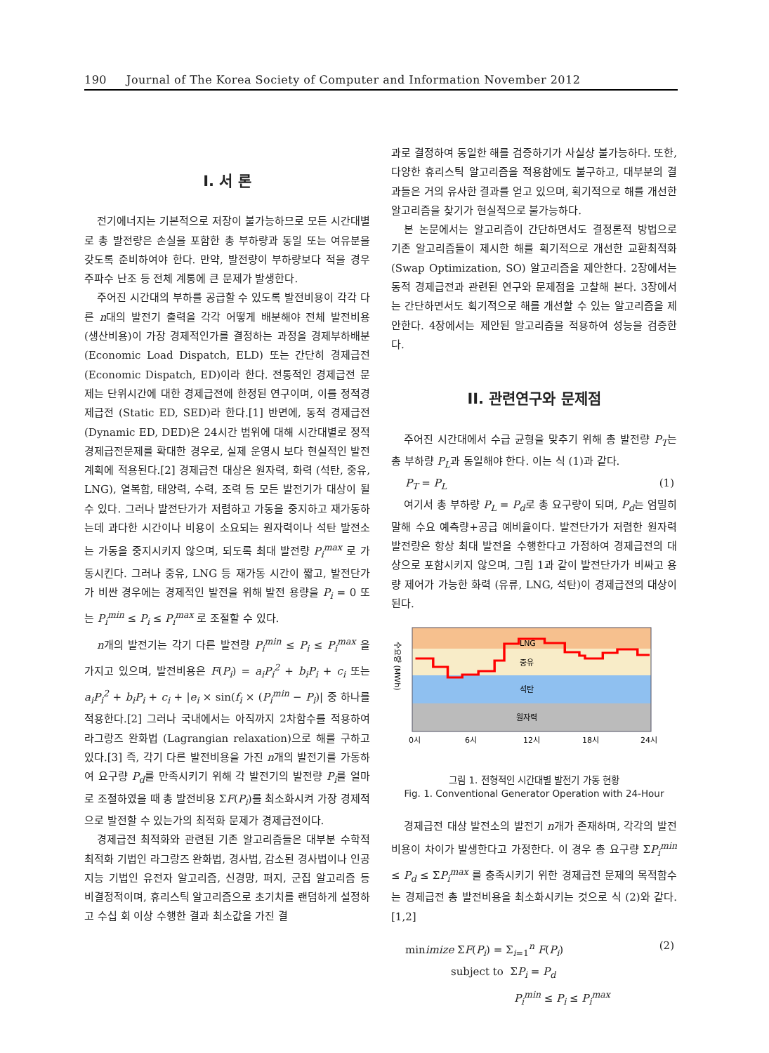190 Journal of The Korea Society of Computer and Information November 2012
I. 서 론
전기에너지는 기본적으로 저장이 불가능하므로 모든 시간대별로 총 발전량은 손실을 포함한 총 부하량과 동일 또는 여유분을 갖도록 준비하여야 한다. 만약, 발전량이 부하량보다 적을 경우 주파수 난조 등 전체 계통에 큰 문제가 발생한다.
주어진 시간대의 부하를 공급할 수 있도록 발전비용이 각각 다른 n대의 발전기 출력을 각각 어떻게 배분해야 전체 발전비용 (생산비용)이 가장 경제적인가를 결정하는 과정을 경제부하배분 (Economic Load Dispatch, ELD) 또는 간단히 경제급전 (Economic Dispatch, ED)이라 한다. 전통적인 경제급전 문제는 단위시간에 대한 경제급전에 한정된 연구이며, 이를 정적경제급전 (Static ED, SED)라 한다.[1] 반면에, 동적 경제급전 (Dynamic ED, DED)은 24시간 범위에 대해 시간대별로 정적경제급전문제를 확대한 경우로, 실제 운영시 보다 현실적인 발전계획에 적용된다.[2] 경제급전 대상은 원자력, 화력 (석탄, 중유, LNG), 열복합, 태양력, 수력, 조력 등 모든 발전기가 대상이 될 수 있다. 그러나 발전단가가 저렴하고 가동을 중지하고 재가동하는데 과다한 시간이나 비용이 소요되는 원자력이나 석탄 발전소는 가동을 중지시키지 않으며, 되도록 최대 발전량 P<sub>i</sub><sup>max</sup> 로 가동시킨다. 그러나 중유, LNG 등 재가동 시간이 짧고, 발전단가가 비싼 경우에는 경제적인 발전을 위해 발전 용량을 P<sub>i</sub> = 0 또는 P<sub>i</sub><sup>min</sup> ≤ P<sub>i</sub> ≤ P<sub>i</sub><sup>max</sup> 로 조절할 수 있다.
n개의 발전기는 각기 다른 발전량 P<sub>i</sub><sup>min</sup> ≤ P<sub>i</sub> ≤ P<sub>i</sub><sup>max</sup> 을 가지고 있으며, 발전비용은 F(P<sub>i</sub>) = a<sub>i</sub>P<sub>i</sub><sup>2</sup> + b<sub>i</sub>P<sub>i</sub> + c<sub>i</sub> 또는 a<sub>i</sub>P<sub>i</sub><sup>2</sup> + b<sub>i</sub>P<sub>i</sub> + c<sub>i</sub> + |e<sub>i</sub> × sin(f<sub>i</sub> × (P<sub>i</sub><sup>min</sup> − P<sub>i</sub>)| 중 하나를 적용한다.[2] 그러나 국내에서는 아직까지 2차함수를 적용하여 라그랑즈 완화법 (Lagrangian relaxation)으로 해를 구하고 있다.[3] 즉, 각기 다른 발전비용을 가진 n개의 발전기를 가동하여 요구량 P<sub>d</sub>를 만족시키기 위해 각 발전기의 발전량 P<sub>i</sub>를 얼마로 조절하였을 때 총 발전비용 ΣF(P<sub>i</sub>)를 최소화시켜 가장 경제적으로 발전할 수 있는가의 최적화 문제가 경제급전이다.
경제급전 최적화와 관련된 기존 알고리즘들은 대부분 수학적 최적화 기법인 라그랑즈 완화법, 경사법, 감소된 경사법이나 인공지능 기법인 유전자 알고리즘, 신경망, 퍼지, 군집 알고리즘 등 비결정적이며, 휴리스틱 알고리즘으로 초기치를 랜덤하게 설정하고 수십 회 이상 수행한 결과 최소값을 가진 결
과로 결정하여 동일한 해를 검증하기가 사실상 불가능하다. 또한, 다양한 휴리스틱 알고리즘을 적용함에도 불구하고, 대부분의 결과들은 거의 유사한 결과를 얻고 있으며, 획기적으로 해를 개선한 알고리즘을 찾기가 현실적으로 불가능하다.
본 논문에서는 알고리즘이 간단하면서도 결정론적 방법으로 기존 알고리즘들이 제시한 해를 획기적으로 개선한 교환최적화 (Swap Optimization, SO) 알고리즘을 제안한다. 2장에서는 동적 경제급전과 관련된 연구와 문제점을 고찰해 본다. 3장에서는 간단하면서도 획기적으로 해를 개선할 수 있는 알고리즘을 제안한다. 4장에서는 제안된 알고리즘을 적용하여 성능을 검증한다.
II. 관련연구와 문제점
주어진 시간대에서 수급 균형을 맞추기 위해 총 발전량 P<sub>T</sub>는 총 부하량 P<sub>L</sub>과 동일해야 한다. 이는 식 (1)과 같다.
P<sub>T</sub> = P<sub>L</sub> (1)
여기서 총 부하량 P<sub>L</sub> = P<sub>d</sub>로 총 요구량이 되며, P<sub>d</sub>는 엄밀히 말해 수요 예측량+공급 예비율이다. 발전단가가 저렴한 원자력 발전량은 항상 최대 발전을 수행한다고 가정하여 경제급전의 대상으로 포함시키지 않으며, 그림 1과 같이 발전단가가 비싸고 용량 제어가 가능한 화력 (유류, LNG, 석탄)이 경제급전의 대상이 된다.
수요량 (MWh)
LNG
중유
석탄
원자력
0시
6시
12시
18시
24시
그림 1. 전형적인 시간대별 발전기 가동 현황
Fig. 1. Conventional Generator Operation with 24-Hour
경제급전 대상 발전소의 발전기 n개가 존재하며, 각각의 발전비용이 차이가 발생한다고 가정한다. 이 경우 총 요구량 ΣP<sub>i</sub><sup>min</sup> ≤ P<sub>d</sub> ≤ ΣP<sub>i</sub><sup>max</sup> 를 충족시키기 위한 경제급전 문제의 목적함수는 경제급전 총 발전비용을 최소화시키는 것으로 식 (2)와 같다.[1,2]
minimize ΣF(P<sub>i</sub>) = Σ<sub>i=1</sub><sup>n</sup> F(P<sub>i</sub>) (2)
subject to ΣP<sub>i</sub> = P<sub>d</sub>
P<sub>i</sub><sup>min</sup> ≤ P<sub>i</sub> ≤ P<sub>i</sub><sup>max</sup>